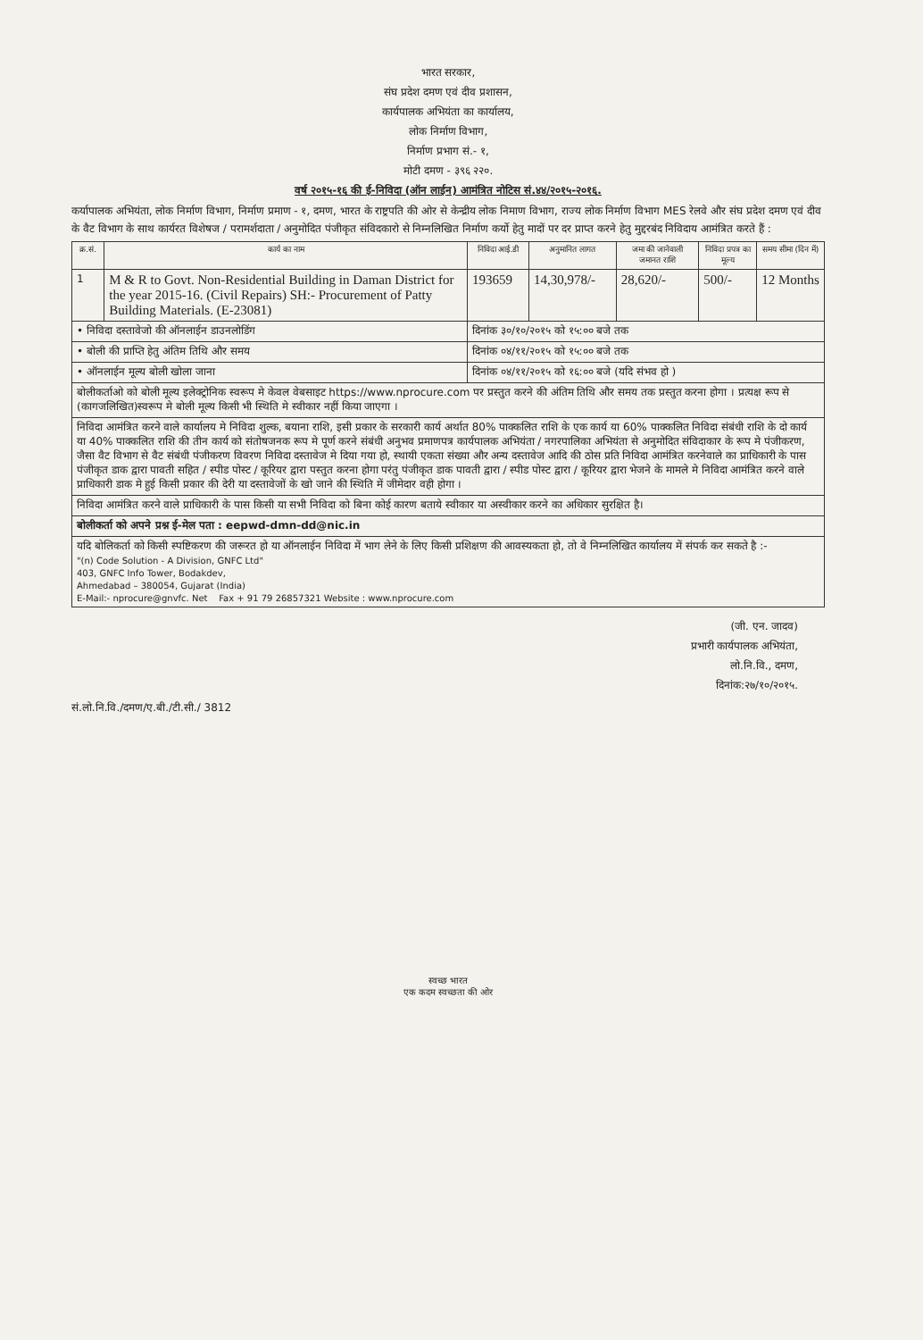भारत सरकार,
संघ प्रदेश दमण एवं दीव प्रशासन,
कार्यपालक अभियंता का कार्यालय,
लोक निर्माण विभाग,
निर्माण प्रभाग सं.- १,
मोटी दमण - ३९६ २२०.
वर्ष २०१५-१६ की ई-निविदा (ऑन लाईन) आमंत्रित नोटिस सं.४४/२०१५-२०१६.
कर्यापालक अभियंता, लोक निर्माण विभाग, निर्माण प्रमाण - १, दमण, भारत के राष्ट्रपति की ओर से केन्द्रीय लोक निमाण विभाग, राज्य लोक निर्माण विभाग MES रेलवे और संघ प्रदेश दमण एवं दीव के वैट विभाग के साथ कार्यरत विशेषज / परामर्शदाता / अनुमोदित पंजीकृत संविदकारो से निम्नलिखित निर्माण कर्यो हेतु मादों पर दर प्राप्त करने हेतु मुद्दरबंद निविदाय आमंत्रित करते हैं :
| क्र.सं. | कार्य का नाम | निविदा आई.डी | अनुमानित लागत | जमा की जानेवाली जमानत राशि | निविदा प्रपत्र का मूल्य | समय सीमा (दिन में) |
| --- | --- | --- | --- | --- | --- | --- |
| 1 | M & R to Govt. Non-Residential Building in Daman District for the year 2015-16. (Civil Repairs) SH:- Procurement of Patty Building Materials. (E-23081) | 193659 | 14,30,978/- | 28,620/- | 500/- | 12 Months |
| • निविदा दस्तावेजो की ऑनलाईन डाउनलोडिंग | | दिनांक ३०/१०/२०१५ को १५:०० बजे तक | | | | |
| • बोली की प्राप्ति हेतु अंतिम तिथि और समय | | दिनांक ०४/११/२०१५ को १५:०० बजे तक | | | | |
| • ऑनलाईन मूल्य बोली खोला जाना | | दिनांक ०४/११/२०१५ को १६:०० बजे (यदि संभव हो ) | | | | |
| बोलीकर्ताओ को बोली मूल्य इलेक्ट्रोनिक स्वरूप मे केवल वेबसाइट https://www.nprocure.com पर प्रस्तुत करने की अंतिम तिथि और समय तक प्रस्तुत करना होगा । प्रत्यक्ष रूप से (कागजलिखित)स्वरूप मे बोली मूल्य किसी भी स्थिति मे स्वीकार नहीं किया जाएगा । | | | | | | |
| निविदा आमंत्रित करने वाले कार्यालय मे निविदा शुल्क, बयाना राशि, इसी प्रकार के सरकारी कार्य अर्थात 80% पाक्कलित राशि के एक कार्य या 60% पाक्कलित निविदा संबंधी राशि के दो कार्य या 40% पाक्कलित राशि की तीन कार्य को संतोषजनक रूप मे पूर्ण करने संबंधी अनुभव प्रमाणपत्र कार्यपालक अभियंता / नगरपालिका अभियंता से अनुमोदित संविदाकार के रूप मे पंजीकरण, जैसा वैट विभाग से वैट संबंधी पंजीकरण विवरण निविदा दस्तावेज मे दिया गया हो, स्थायी एकता संख्या और अन्य दस्तावेज आदि की ठोस प्रति निविदा आमंत्रित करनेवाले का प्राधिकारी के पास पंजीकृत डाक द्वारा पावती सहित / स्पीड पोस्ट / कूरियर द्वारा पस्तुत करना होगा परंतु पंजीकृत डाक पावती द्वारा / स्पीड पोस्ट द्वारा / कूरियर द्वारा भेजने के मामले मे निविदा आमंत्रित करने वाले प्राधिकारी डाक मे हुई किसी प्रकार की देरी या दस्तावेजों के खो जाने की स्थिति में जीमेदार वही होगा । | | | | | | |
| निविदा आमंत्रित करने वाले प्राधिकारी के पास किसी या सभी निविदा को बिना कोई कारण बताये स्वीकार या अस्वीकार करने का अधिकार सुरक्षित है। | | | | | | |
| बोलीकर्ता को अपने प्रश्न ई-मेल पता : eepwd-dmn-dd@nic.in | | | | | | |
| यदि बोलिकर्ता को किसी स्पष्टिकरण की जरूरत हो या ऑनलाईन निविदा में भाग लेने के लिए किसी प्रशिक्षण की आवस्यकता हो, तो वे निम्नलिखित कार्यालय में संपर्क कर सकते है :- "(n) Code Solution - A Division, GNFC Ltd" 403, GNFC Info Tower, Bodakdev, Ahmedabad – 380054, Gujarat (India) E-Mail:- nprocure@gnvfc. Net Fax + 91 79 26857321 Website : www.nprocure.com | | | | | | |
(जी. एन. जादव)
प्रभारी कार्यपालक अभियंता,
लो.नि.वि., दमण,
दिनांक:२७/१०/२०१५.
सं.लो.नि.वि./दमण/ए.बी./टी.सी./ 3812
स्वच्छ भारत
एक कदम स्वच्छता की ओर